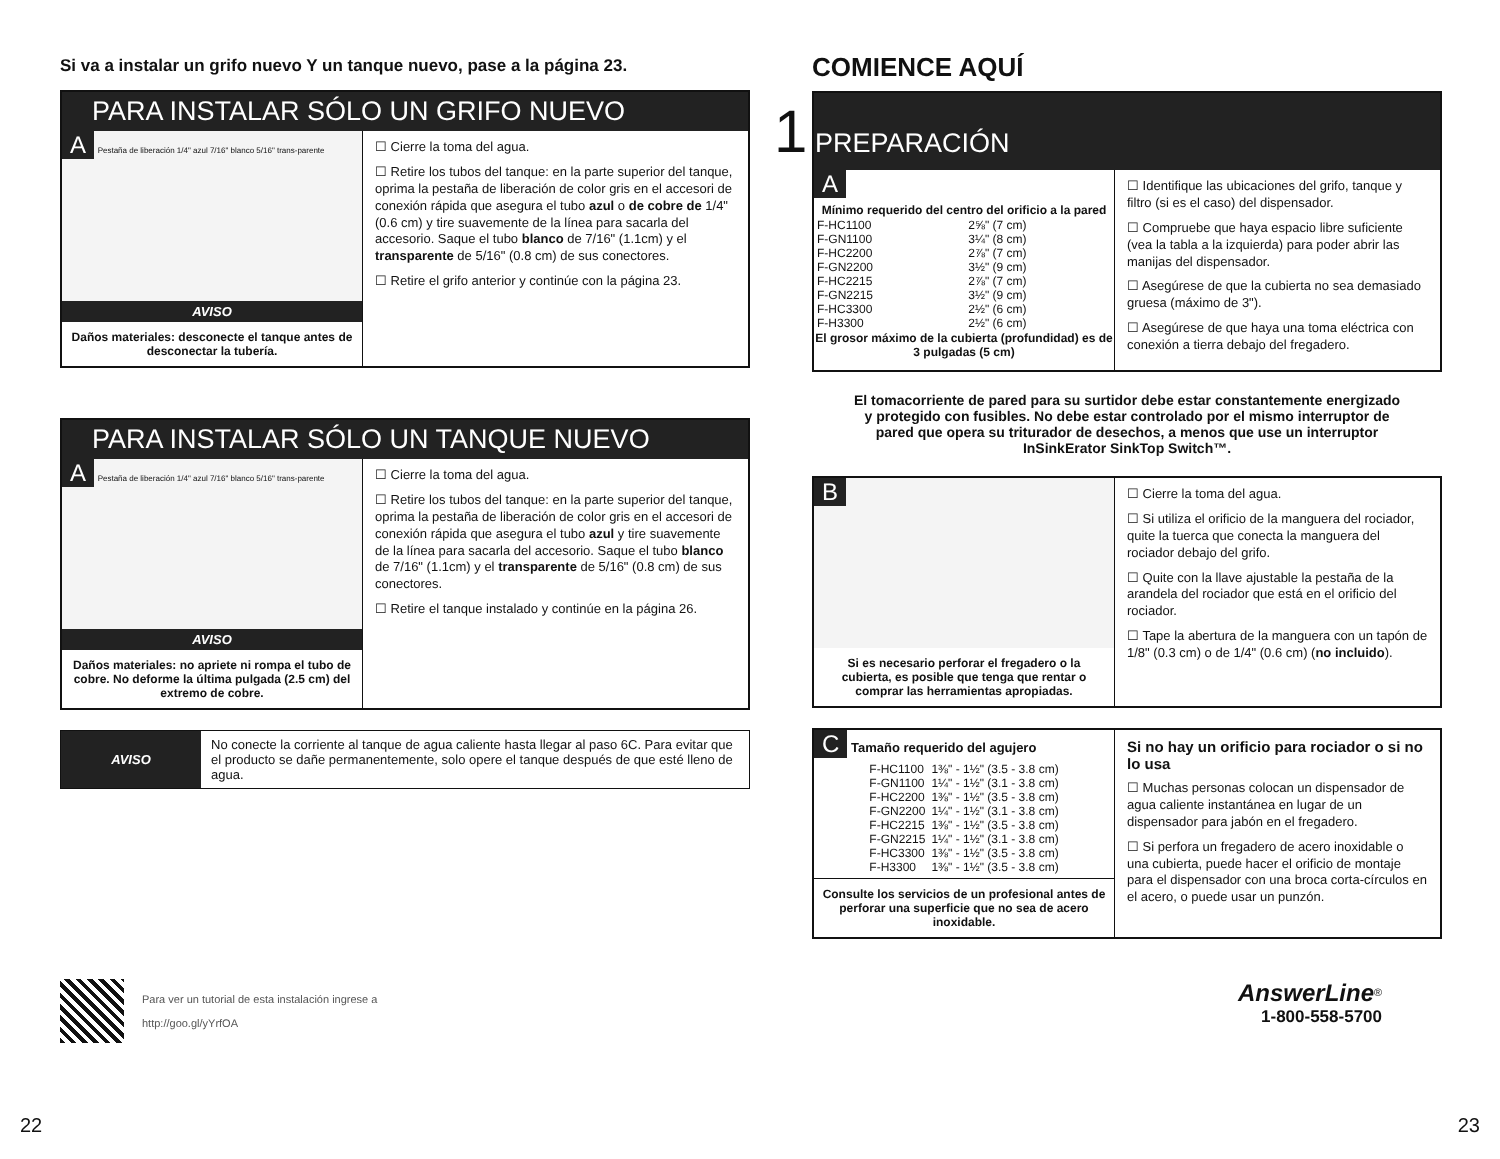Si va a instalar un grifo nuevo Y un tanque nuevo, pase a la página 23.
PARA INSTALAR SÓLO UN GRIFO NUEVO
A Pestaña de liberación 1/4" azul 7/16" blanco 5/16" trans-parente
AVISO
Daños materiales: desconecte el tanque antes de desconectar la tubería.
☐ Cierre la toma del agua.
☐ Retire los tubos del tanque: en la parte superior del tanque, oprima la pestaña de liberación de color gris en el accesori de conexión rápida que asegura el tubo azul o de cobre de 1/4" (0.6 cm) y tire suavemente de la línea para sacarla del accesorio. Saque el tubo blanco de 7/16" (1.1cm) y el transparente de 5/16" (0.8 cm) de sus conectores.
☐ Retire el grifo anterior y continúe con la página 23.
PARA INSTALAR SÓLO UN TANQUE NUEVO
A Pestaña de liberación 1/4" azul 7/16" blanco 5/16" trans-parente
AVISO
Daños materiales: no apriete ni rompa el tubo de cobre. No deforme la última pulgada (2.5 cm) del extremo de cobre.
☐ Cierre la toma del agua.
☐ Retire los tubos del tanque: en la parte superior del tanque, oprima la pestaña de liberación de color gris en el accesori de conexión rápida que asegura el tubo azul y tire suavemente de la línea para sacarla del accesorio. Saque el tubo blanco de 7/16" (1.1cm) y el transparente de 5/16" (0.8 cm) de sus conectores.
☐ Retire el tanque instalado y continúe en la página 26.
AVISO
No conecte la corriente al tanque de agua caliente hasta llegar al paso 6C. Para evitar que el producto se dañe permanentemente, solo opere el tanque después de que esté lleno de agua.
Para ver un tutorial de esta instalación ingrese a
http://goo.gl/yYrfOA
22
COMIENCE AQUÍ
1 PREPARACIÓN
A
| Mínimo requerido del centro del orificio a la pared | |
| --- | --- |
| F-HC1100 | 2⅝" (7 cm) |
| F-GN1100 | 3¼" (8 cm) |
| F-HC2200 | 2⅞" (7 cm) |
| F-GN2200 | 3½" (9 cm) |
| F-HC2215 | 2⅞" (7 cm) |
| F-GN2215 | 3½" (9 cm) |
| F-HC3300 | 2½" (6 cm) |
| F-H3300 | 2½" (6 cm) |
| El grosor máximo de la cubierta (profundidad) es de 3 pulgadas (5 cm) | |
☐ Identifique las ubicaciones del grifo, tanque y filtro (si es el caso) del dispensador.
☐ Compruebe que haya espacio libre suficiente (vea la tabla a la izquierda) para poder abrir las manijas del dispensador.
☐ Asegúrese de que la cubierta no sea demasiado gruesa (máximo de 3").
☐ Asegúrese de que haya una toma eléctrica con conexión a tierra debajo del fregadero.
El tomacorriente de pared para su surtidor debe estar constantemente energizado y protegido con fusibles. No debe estar controlado por el mismo interruptor de pared que opera su triturador de desechos, a menos que use un interruptor InSinkErator SinkTop Switch™.
B
Si es necesario perforar el fregadero o la cubierta, es posible que tenga que rentar o comprar las herramientas apropiadas.
☐ Cierre la toma del agua.
☐ Si utiliza el orificio de la manguera del rociador, quite la tuerca que conecta la manguera del rociador debajo del grifo.
☐ Quite con la llave ajustable la pestaña de la arandela del rociador que está en el orificio del rociador.
☐ Tape la abertura de la manguera con un tapón de 1/8" (0.3 cm) o de 1/4" (0.6 cm) (no incluido).
C Tamaño requerido del agujero
| F-HC1100 | 1⅜" - 1½" (3.5 - 3.8 cm) |
| F-GN1100 | 1¼" - 1½" (3.1 - 3.8 cm) |
| F-HC2200 | 1⅜" - 1½" (3.5 - 3.8 cm) |
| F-GN2200 | 1¼" - 1½" (3.1 - 3.8 cm) |
| F-HC2215 | 1⅜" - 1½" (3.5 - 3.8 cm) |
| F-GN2215 | 1¼" - 1½" (3.1 - 3.8 cm) |
| F-HC3300 | 1⅜" - 1½" (3.5 - 3.8 cm) |
| F-H3300 | 1⅜" - 1½" (3.5 - 3.8 cm) |
Consulte los servicios de un profesional antes de perforar una superficie que no sea de acero inoxidable.
Si no hay un orificio para rociador o si no lo usa
☐ Muchas personas colocan un dispensador de agua caliente instantánea en lugar de un dispensador para jabón en el fregadero.
☐ Si perfora un fregadero de acero inoxidable o una cubierta, puede hacer el orificio de montaje para el dispensador con una broca corta-círculos en el acero, o puede usar un punzón.
AnswerLine<sup>®</sup>
1-800-558-5700
23